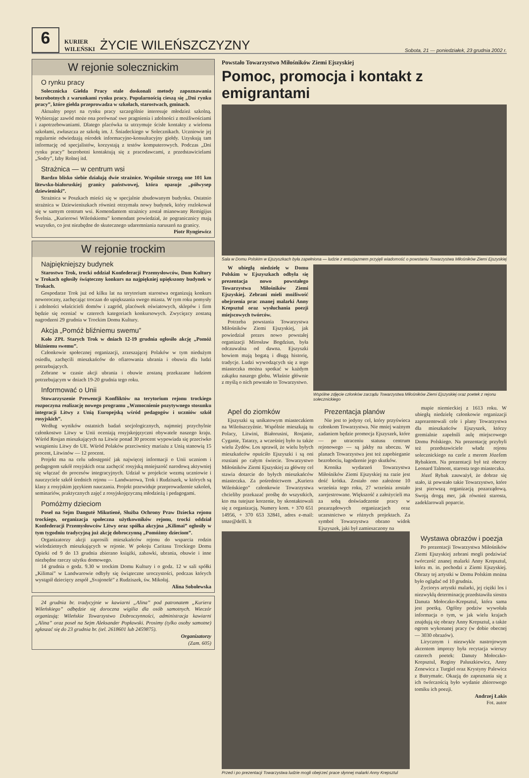6
KURIER
WILEŃSKI
ŻYCIE WILEŃSZCZYZNY
Sobota, 21 — poniedziałek, 23 grudnia 2002 r.
W rejonie solecznickim
O rynku pracy
Solecznicka Giełda Pracy stale doskonali metody zapoznawania bezrobotnych z warunkami rynku pracy. Popularnością cieszą się „Dni rynku pracy”, które giełda przeprowadza w szkołach, starostwach, gminach.
Aktualny popyt na rynku pracy szczególnie interesuje młodzież szkolną. Wybierając zawód może ona porównać swe pragnienia i zdolności z możliwościami i zapotrzebowaniami. Dlatego placówka ta utrzymuje ścisłe kontakty z wieloma szkołami, zwłaszcza ze szkołą im. J. Śniadeckiego w Solecznikach. Uczniowie jej regularnie odwiedzają ośrodek informacyjno-konsultacyjny giełdy. Uzyskują tam informację od specjalistów, korzystają z testów komputerowych. Podczas „Dni rynku pracy” bezrobotni kontaktują się z pracodawcami, z przedstawicielami „Sodry”, Izby Rolnej itd.
Strażnica — w centrum wsi
Bardzo blisko siebie działają dwie strażnice. Wspólnie strzegą one 101 km litewsko-białoruskiej granicy państwowej, która opasuje „półwysep dziewieniski”.
Strażnica w Poszkach mieści się w specjalnie zbudowanym budynku. Ostatnio strażnica w Dziewieniszkach również otrzymała nowy budynek, który rozlokował się w samym centrum wsi. Komendantem strażnicy został mianowany Remigijus Švelnia. „Kurierowi Wileńskiemu” komendant powiedział, że pogranicznicy mają wszystko, co jest niezbędne do skutecznego udaremniania naruszeń na granicy.
Piotr Ryngiewicz
W rejonie trockim
Najpiękniejszy budynek
Starostwo Trok, trocki oddział Konfederacji Przemysłowców, Dom Kultury w Trokach ogłosiły świąteczny konkurs na najpiękniej upiększony budynek w Trokach.
Gospodarze Trok już od kilku lat na terytorium starostwa organizują konkurs noworoczny, zachęcając troczan do upiększania swego miasta. W tym roku pomysły i zdolności właścicieli domów i zagród, placówek oświatowych, sklepów i firm będzie się oceniać w czterech kategoriach konkursowych. Zwycięzcy zostaną nagrodzeni 29 grudnia w Trockim Domu Kultury.
Akcja „Pomóż bliźniemu swemu”
Koło ZPŁ Starych Trok w dniach 12-19 grudnia ogłosiło akcję „Pomóż bliźniemu swemu”.
Członkowie społecznej organizacji, zrzeszającej Polaków w tym niedużym osiedlu, zachęcili mieszkańców do ofiarowania ubrania i obuwia dla ludzi potrzebujących.
Zebrane w czasie akcji ubrania i obuwie zostaną przekazane ludziom potrzebującym w dniach 19-20 grudnia tego roku.
Informować o Unii
Stowarzyszenie Prewencji Konfliktów na terytorium rejonu trockiego rozpoczyna realizację nowego programu „Wzmocnienie pozytywnego stosunku integracji Litwy z Unią Europejską wśród pedagogów i uczniów szkół rosyjskich”.
Według wyników ostatnich badań socjologicznych, najmniej przychylnie członkostwo Litwy w Unii oceniają rosyjskojęzyczni obywatele naszego kraju. Wśród Rosjan mieszkających na Litwie ponad 30 procent wypowiada się przeciwko wstąpieniu Litwy do UE. Wśród Polaków przeciwnicy mariażu z Unią stanowią 15 procent, Litwinów — 12 procent.
Projekt ma na celu udostępnić jak najwięcej informacji o Unii uczniom i pedagogom szkół rosyjskich oraz zachęcić rosyjską mniejszość narodową aktywniej się włączać do procesów integracyjnych. Udział w projekcie wezmą uczniowie i nauczyciele szkół średnich rejonu — Landwarowa, Trok i Rudziszek, w których są klasy z rosyjskim językiem nauczania. Projekt przewiduje przeprowadzenie szkoleń, seminariów, praktycznych zajęć z rosyjskojęzyczną młodzieżą i pedagogami.
Pomóżmy dzieciom
Poseł na Sejm Dangutė Mikutienė, Służba Ochrony Praw Dziecka rejonu trockiego, organizacja społeczna użytkowników rejonu, trocki oddział Konfederacji Przemysłowców Litwy oraz spółka akcyjna „Kilimai” ogłosiły w tym tygodniu tradycyjną już akcję dobroczynną „Pomóżmy dzieciom”.
Organizatorzy akcji zaprosili mieszkańców rejonu do wsparcia rodzin wielodzietnych mieszkających w rejonie. W pokoju Caritasu Trockiego Domu Opieki od 9 do 13 grudnia zbierano książki, zabawki, ubrania, obuwie i inne niezbędne rzeczy użytku domowego.
14 grudnia o godz. 9.30 w trockim Domu Kultury i o godz. 12 w sali spółki „Kilimai” w Landwarowie odbyły się świąteczne uroczystości, podczas których wystąpił dziecięcy zespół „Svajonelė” z Rudziszek, św. Mikołaj.
Alina Sobolewska
24 grudnia br. tradycyjnie w kawiarni „Alina” pod patronatem „Kuriera Wileńskiego” odbędzie się doroczna wigilia dla osób samotnych. Wieczór organizują: Wileńskie Towarzystwo Dobroczynności, administracja kawiarni „Alina” oraz poseł na Sejm Aleksander Popławski. Prosimy (tylko osoby samotne) zgłaszać się do 23 grudnia br. (tel. 2618601 lub 2459875).
Organizatorzy
(Zam. 605)
Powstało Towarzystwo Miłośników Ziemi Ejszyskiej
Pomoc, promocja i kontakt z emigrantami
Sala w Domu Polskim w Ejszyszkach była zapełniona — ludzie z entuzjazmem przyjęli wiadomość o powstaniu Towarzystwa Miłośników Ziemi Ejszyskiej
W ubiegłą niedzielę w Domu Polskim w Ejszyszkach odbyła się prezentacja nowo powstałego Towarzystwa Miłośników Ziemi Ejszyskiej. Zebrani mieli możliwość obejrzenia prac znanej malarki Anny Krepsztul oraz wysłuchania poezji miejscowych twórców.
Potrzeba powstania Towarzystwa Miłośników Ziemi Ejszyskiej, jak powiedział prezes nowo powstałej organizacji Mirosław Bogdziun, była odczuwalna od dawna. Ejszyszki bowiem mają bogatą i długą historię, tradycje. Ludzi wywodzących się z tego miasteczka można spotkać w każdym zakątku naszego globu. Właśnie głównie z myślą o nich powstało to Towarzystwo.
Wspólne zdjęcie członków zarządu Towarzystwa Miłośników Ziemi Ejszyskiej oraz poetek z rejonu solecznickiego
Apel do ziomków
Ejszyszki są unikatowym miasteczkiem na Wileńszczyźnie. Wspólnie mieszkają tu Polacy, Litwini, Białorusini, Rosjanie, Cyganie, Tatarzy, a wcześniej było tu także wielu Żydów. Los sprawił, że wielu byłych mieszkańców opuściło Ejszyszki i są oni rozsiani po całym świecie. Towarzystwo Miłośników Ziemi Ejszyskiej za główny cel stawia dotarcie do byłych mieszkańców miasteczka. Za pośrednictwem „Kuriera Wileńskiego” członkowie Towarzystwa chcieliby przekazać prośbę do wszystkich, kto ma tutejsze korzenie, by skontaktowali się z organizacją. Numery kom. + 370 651 14956, + 370 653 32841, adres e-mail: tmze@delfi. lt
Prezentacja planów
Nie jest to jedyny cel, który przyświeca członkom Towarzystwa. Nie mniej ważnym zadaniem będzie promocja Ejszyszek, które — po utraceniu statusu centrum rejonowego — są jakby na uboczu. W planach Towarzystwa jest też zapobieganie bezrobociu, łagodzenie jego skutków.
Kronika wydarzeń Towarzystwa Miłośników Ziemi Ejszyskiej na razie jest dość krótka. Zostało ono założone 10 września tego roku, 27 września zostało zarejestrowane. Większość z założycieli ma za sobą doświadczenie pracy w pozarządowych organizacjach oraz uczestnictwo w różnych projektach. Za symbol Towarzystwa obrano widok Ejszyszek, jaki był zamieszczony na
mapie niemieckiej z 1613 roku. W ubiegłą niedzielę członkowie organizacji zaprezentowali cele i plany Towarzystwa dla mieszkańców Ejszyszek, którzy gremialnie zapełnili aulę miejscowego Domu Polskiego. Na prezentację przybyli też przedstawiciele władz rejonu solecznickiego na czele z merem Józefem Rybakiem. Na prezentacji był też obecny Leonard Talmont, starosta tego miasteczka.
Józef Rybak zauważył, że dobrze się stało, iż powstało takie Towarzystwo, które jest pierwszą organizacją pozarządową. Swoją drogą mer, jak również starosta, zadeklarowali poparcie.
Przed i po prezentacji Towarzystwa ludzie mogli obejrzeć prace słynnej malarki Anny Krepsztul
Wystawa obrazów i poezja
Po prezentacji Towarzystwa Miłośników Ziemi Ejszyskiej zebrani mogli podziwiać twórczość znanej malarki Anny Krepsztul, która m. in. pochodzi z Ziemi Ejszyskiej. Obrazy tej artystki w Domu Polskim można było oglądać od 10 grudnia.
Życiorys artystki malarki, jej ciężki los i niezwykłą determinację przedstawiła siostra Danuta Mołoczko-Krepsztul, która sama jest poetką. Ogólny podziw wywołała informacja o tym, w jak wielu krajach znajdują się obrazy Anny Krepsztul, a także ogrom wykonanej pracy (w dobie obecnej — 3030 obrazów).
Lirycznym i niezwykle nastrojowym akcentem imprezy była recytacja wierszy czterech poetek: Danuty Mołoczko-Krepsztul, Reginy Paluszkiewicz, Anny Zenewicz z Turgiel oraz Krystyny Palewicz z Butrymańc. Okazją do zapoznania się z ich twórczością było wydanie zbiorowego tomiku ich poezji.
Andrzej Łakis
Fot. autor